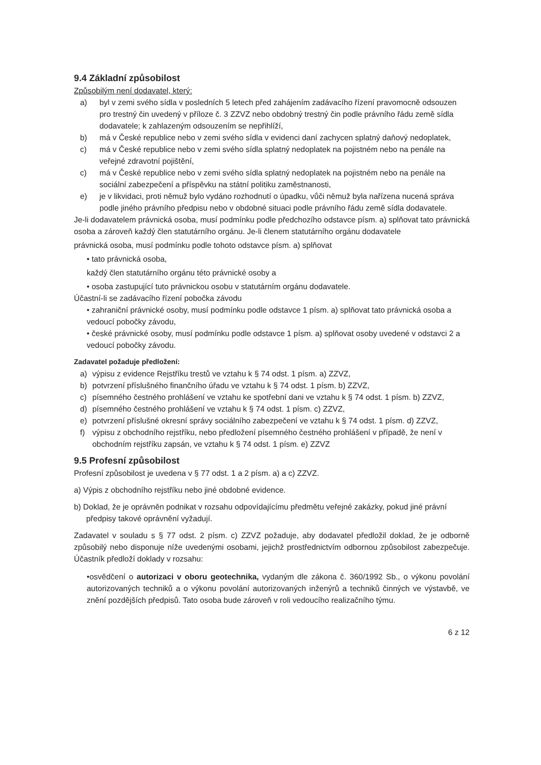9.4 Základní způsobilost
Způsobilým není dodavatel, který:
a) byl v zemi svého sídla v posledních 5 letech před zahájením zadávacího řízení pravomocně odsouzen pro trestný čin uvedený v příloze č. 3 ZZVZ nebo obdobný trestný čin podle právního řádu země sídla dodavatele; k zahlazeným odsouzením se nepřihlíží,
b) má v České republice nebo v zemi svého sídla v evidenci daní zachycen splatný daňový nedoplatek,
c) má v České republice nebo v zemi svého sídla splatný nedoplatek na pojistném nebo na penále na veřejné zdravotní pojištění,
c) má v České republice nebo v zemi svého sídla splatný nedoplatek na pojistném nebo na penále na sociální zabezpečení a příspěvku na státní politiku zaměstnanosti,
e) je v likvidaci, proti němuž bylo vydáno rozhodnutí o úpadku, vůči němuž byla nařízena nucená správa podle jiného právního předpisu nebo v obdobné situaci podle právního řádu země sídla dodavatele.
Je-li dodavatelem právnická osoba, musí podmínku podle předchozího odstavce písm. a) splňovat tato právnická osoba a zároveň každý člen statutárního orgánu. Je-li členem statutárního orgánu dodavatele
právnická osoba, musí podmínku podle tohoto odstavce písm. a) splňovat
• tato právnická osoba,
každý člen statutárního orgánu této právnické osoby a
• osoba zastupující tuto právnickou osobu v statutárním orgánu dodavatele.
Účastní-li se zadávacího řízení pobočka závodu
• zahraniční právnické osoby, musí podmínku podle odstavce 1 písm. a) splňovat tato právnická osoba a vedoucí pobočky závodu,
• české právnické osoby, musí podmínku podle odstavce 1 písm. a) splňovat osoby uvedené v odstavci 2 a vedoucí pobočky závodu.
Zadavatel požaduje předložení:
a) výpisu z evidence Rejstříku trestů ve vztahu k § 74 odst. 1 písm. a) ZZVZ,
b) potvrzení příslušného finančního úřadu ve vztahu k § 74 odst. 1 písm. b) ZZVZ,
c) písemného čestného prohlášení ve vztahu ke spotřební dani ve vztahu k § 74 odst. 1 písm. b) ZZVZ,
d) písemného čestného prohlášení ve vztahu k § 74 odst. 1 písm. c) ZZVZ,
e) potvrzení příslušné okresní správy sociálního zabezpečení ve vztahu k § 74 odst. 1 písm. d) ZZVZ,
f) výpisu z obchodního rejstříku, nebo předložení písemného čestného prohlášení v případě, že není v obchodním rejstříku zapsán, ve vztahu k § 74 odst. 1 písm. e) ZZVZ
9.5 Profesní způsobilost
Profesní způsobilost je uvedena v § 77 odst. 1 a 2 písm. a) a c) ZZVZ.
a) Výpis z obchodního rejstříku nebo jiné obdobné evidence.
b) Doklad, že je oprávněn podnikat v rozsahu odpovídajícímu předmětu veřejné zakázky, pokud jiné právní předpisy takové oprávnění vyžadují.
Zadavatel v souladu s § 77 odst. 2 písm. c) ZZVZ požaduje, aby dodavatel předložil doklad, že je odborně způsobilý nebo disponuje níže uvedenými osobami, jejichž prostřednictvím odbornou způsobilost zabezpečuje. Účastník předloží doklady v rozsahu:
•osvědčení o autorizaci v oboru geotechnika, vydaným dle zákona č. 360/1992 Sb., o výkonu povolání autorizovaných techniků a o výkonu povolání autorizovaných inženýrů a techniků činných ve výstavbě, ve znění pozdějších předpisů. Tato osoba bude zároveň v roli vedoucího realizačního týmu.
6 z 12